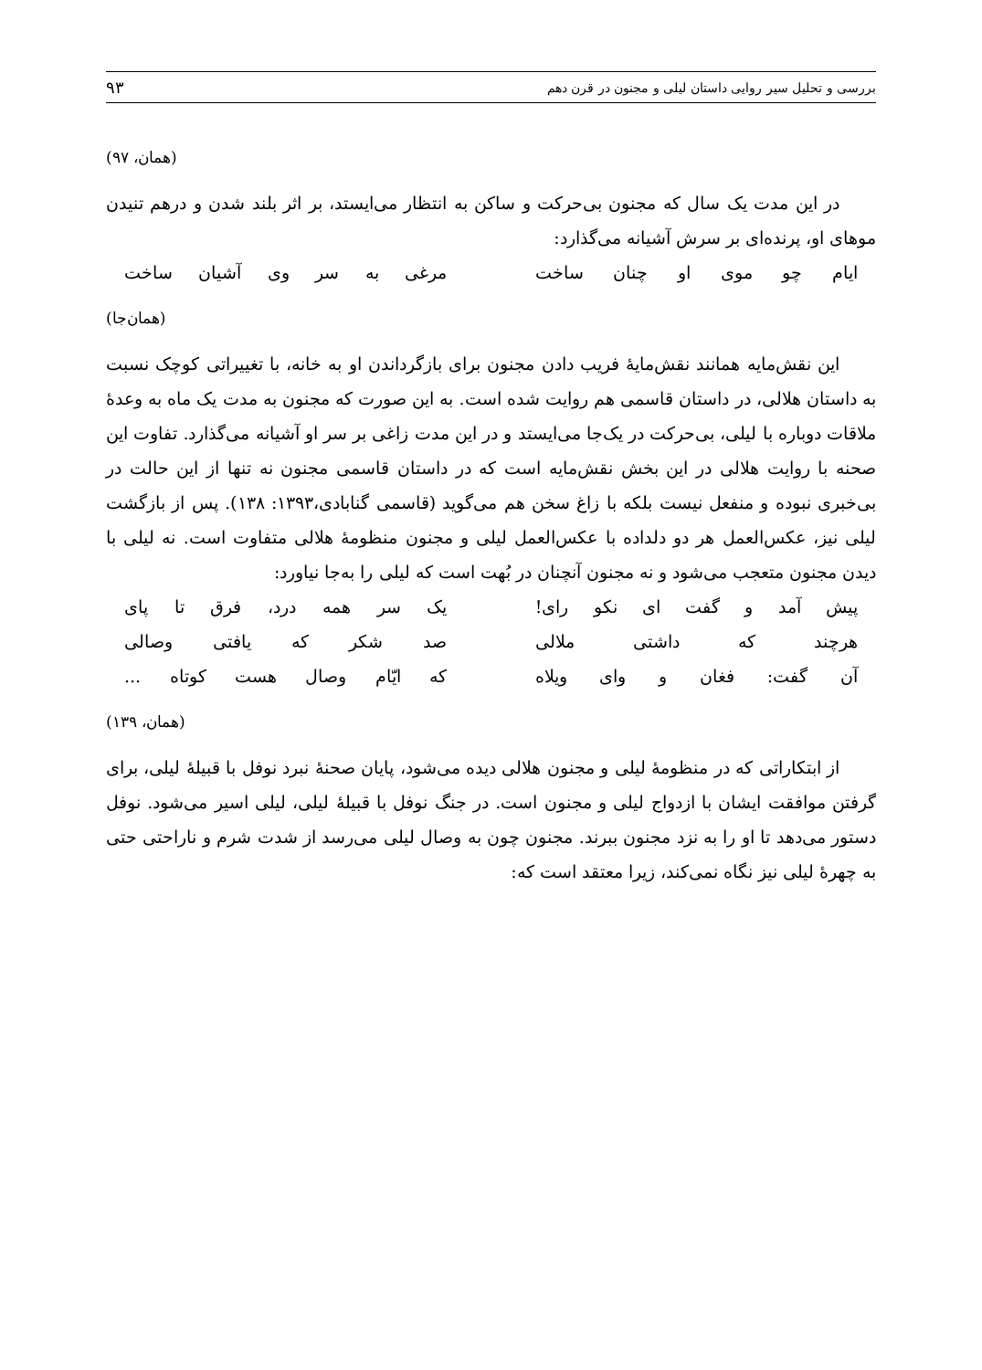بررسی و تحلیل سیر روایی داستان لیلی و مجنون در قرن دهم ۹۳
(همان، ۹۷)
در این مدت یک سال که مجنون بی‌حرکت و ساکن به انتظار می‌ایستد، بر اثر بلند شدن و درهم تنیدن موهای او، پرنده‌ای بر سرش آشیانه می‌گذارد:
ایام چو موی او چنان ساخت مرغی به سر وی آشیان ساخت
(همان‌جا)
این نقش‌مایه همانند نقش‌مایهٔ فریب دادن مجنون برای بازگرداندن او به خانه، با تغییراتی کوچک نسبت به داستان هلالی، در داستان قاسمی هم روایت شده است. به این صورت که مجنون به مدت یک ماه به وعدهٔ ملاقات دوباره با لیلی، بی‌حرکت در یک‌جا می‌ایستد و در این مدت زاغی بر سر او آشیانه می‌گذارد. تفاوت این صحنه با روایت هلالی در این بخش نقش‌مایه است که در داستان قاسمی مجنون نه تنها از این حالت در بی‌خبری نبوده و منفعل نیست بلکه با زاغ سخن هم می‌گوید (قاسمی گنابادی،۱۳۹۳: ۱۳۸). پس از بازگشت لیلی نیز، عکس‌العمل هر دو دلداده با عکس‌العمل لیلی و مجنون منظومهٔ هلالی متفاوت است. نه لیلی با دیدن مجنون متعجب می‌شود و نه مجنون آنچنان در بُهت است که لیلی را به‌جا نیاورد:
پیش آمد و گفت ای نکو رای! یک سر همه درد، فرق تا پای
هرچند که داشتی ملالی صد شکر که یافتی وصالی
آن گفت: فغان و وای ویلاه که ایّام وصال هست کوتاه ...
(همان، ۱۳۹)
از ابتکاراتی که در منظومهٔ لیلی و مجنون هلالی دیده می‌شود، پایان صحنهٔ نبرد نوفل با قبیلهٔ لیلی، برای گرفتن موافقت ایشان با ازدواج لیلی و مجنون است. در جنگ نوفل با قبیلهٔ لیلی، لیلی اسیر می‌شود. نوفل دستور می‌دهد تا او را به نزد مجنون ببرند. مجنون چون به وصال لیلی می‌رسد از شدت شرم و ناراحتی حتی به چهرهٔ لیلی نیز نگاه نمی‌کند، زیرا معتقد است که: